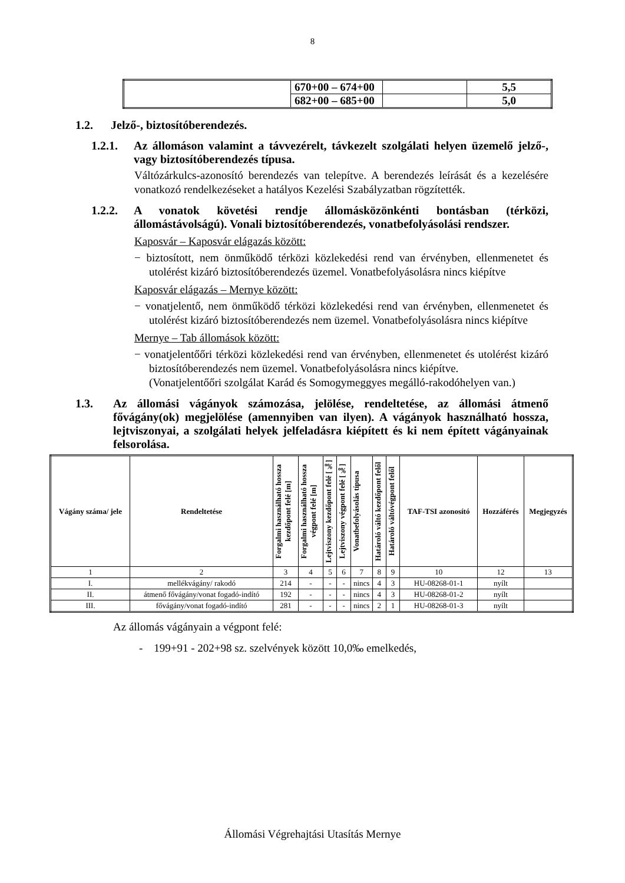8
| | 670+00 – 674+00 | | 5,5 |
| | 682+00 – 685+00 | | 5,0 |
1.2. Jelző-, biztosítóberendezés.
1.2.1. Az állomáson valamint a távvezérelt, távkezelt szolgálati helyen üzemelő jelző-, vagy biztosítóberendezés típusa.
Váltózárkulcs-azonosító berendezés van telepítve. A berendezés leírását és a kezelésére vonatkozó rendelkezéseket a hatályos Kezelési Szabályzatban rögzítették.
1.2.2. A vonatok követési rendje állomásközönkénti bontásban (térközi, állomástávolságú). Vonali biztosítóberendezés, vonatbefolyásolási rendszer.
Kaposvár – Kaposvár elágazás között:
− biztosított, nem önműködő térközi közlekedési rend van érvényben, ellenmenetet és utolérést kizáró biztosítóberendezés üzemel. Vonatbefolyásolásra nincs kiépítve
Kaposvár elágazás – Mernye között:
− vonatjelentő, nem önműködő térközi közlekedési rend van érvényben, ellenmenetet és utolérést kizáró biztosítóberendezés nem üzemel. Vonatbefolyásolásra nincs kiépítve
Mernye – Tab állomások között:
− vonatjelentőőri térközi közlekedési rend van érvényben, ellenmenetet és utolérést kizáró biztosítóberendezés nem üzemel. Vonatbefolyásolásra nincs kiépítve.
(Vonatjelentőőri szolgálat Karád és Somogymeggyes megálló-rakodóhelyen van.)
1.3. Az állomási vágányok számozása, jelölése, rendeltetése, az állomási átmenő fővágány(ok) megjelölése (amennyiben van ilyen). A vágányok használható hossza, lejtviszonyai, a szolgálati helyek jelfeladásra kiépített és ki nem épített vágányainak felsorolása.
| Vágány száma/ jele | Rendeltetése | Forgalmi használható hossza kezdőpont felé [m] | Forgalmi használható hossza végpont felé [m] | Lejtviszony kezdőpont felé [‰] | Lejtviszony végpont felé [‰] | Vonatbefolyásolás típusa | Határoló váltó kezdőpont felől | Határoló váltóvégpont felől | TAF-TSI azonosító | Hozzáférés | Megjegyzés |
| --- | --- | --- | --- | --- | --- | --- | --- | --- | --- | --- | --- |
| 1 | 2 | 3 | 4 | 5 | 6 | 7 | 8 | 9 | 10 | 12 | 13 |
| I. | mellékvágány/ rakodó | 214 | - | - | - | nincs | 4 | 3 | HU-08268-01-1 | nyílt | |
| II. | átmenő fővágány/vonat fogadó-indító | 192 | - | - | - | nincs | 4 | 3 | HU-08268-01-2 | nyílt | |
| III. | fővágány/vonat fogadó-indító | 281 | - | - | - | nincs | 2 | 1 | HU-08268-01-3 | nyílt | |
Az állomás vágányain a végpont felé:
- 199+91 - 202+98 sz. szelvények között 10,0‰ emelkedés,
Állomási Végrehajtási Utasítás Mernye